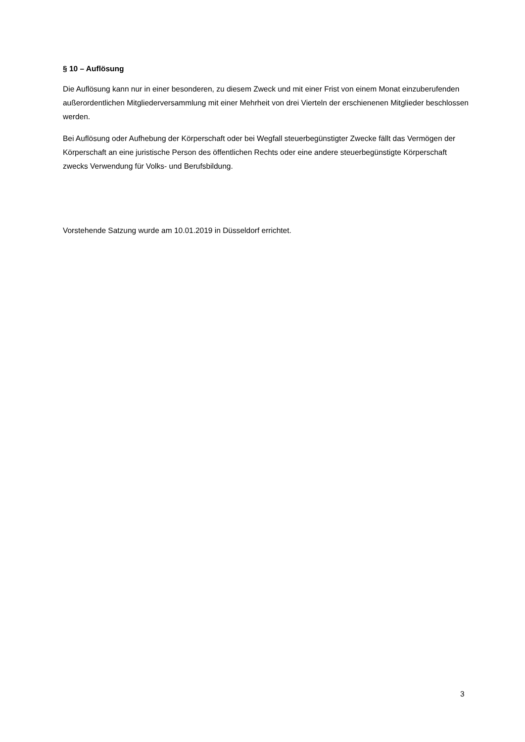§ 10 – Auflösung
Die Auflösung kann nur in einer besonderen, zu diesem Zweck und mit einer Frist von einem Monat einzuberufenden außerordentlichen Mitgliederversammlung mit einer Mehrheit von drei Vierteln der erschienenen Mitglieder beschlossen werden.
Bei Auflösung oder Aufhebung der Körperschaft oder bei Wegfall steuerbegünstigter Zwecke fällt das Vermögen der Körperschaft an eine juristische Person des öffentlichen Rechts oder eine andere steuerbegünstigte Körperschaft zwecks Verwendung für Volks- und Berufsbildung.
Vorstehende Satzung wurde am 10.01.2019 in Düsseldorf errichtet.
3